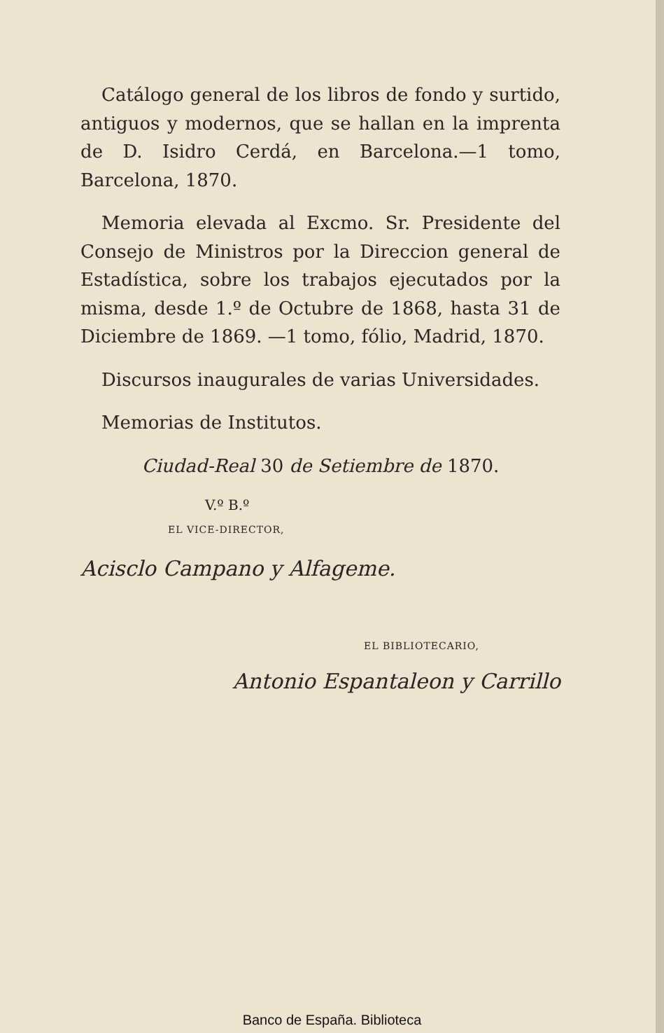Catálogo general de los libros de fondo y surtido, antiguos y modernos, que se hallan en la imprenta de D. Isidro Cerdá, en Barcelona.—1 tomo, Barcelona, 1870.
Memoria elevada al Excmo. Sr. Presidente del Consejo de Ministros por la Direccion general de Estadística, sobre los trabajos ejecutados por la misma, desde 1.º de Octubre de 1868, hasta 31 de Diciembre de 1869. —1 tomo, fólio, Madrid, 1870.
Discursos inaugurales de varias Universidades.
Memorias de Institutos.
Ciudad-Real 30 de Setiembre de 1870.
V.º B.º
EL VICE-DIRECTOR,
Acisclo Campano y Alfageme.
EL BIBLIOTECARIO,
Antonio Espantaleon y Carrillo
Banco de España. Biblioteca